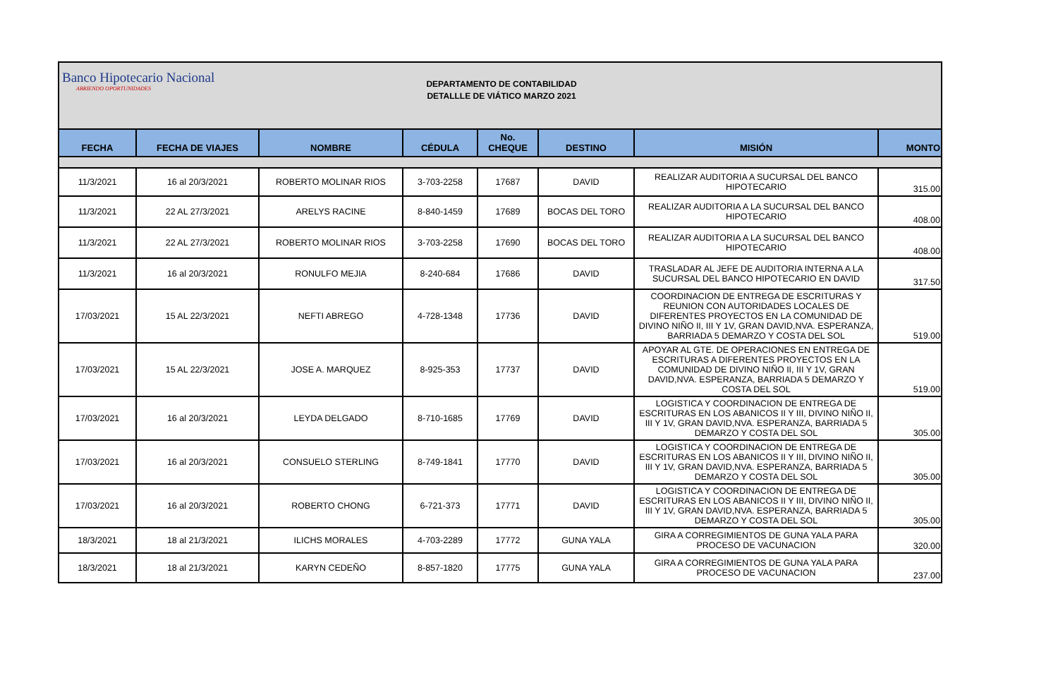Banco Hipotecario Nacional
ABRIENDO OPORTUNIDADES
DEPARTAMENTO DE CONTABILIDAD
DETALLLE DE VIÁTICO MARZO 2021
| FECHA | FECHA DE VIAJES | NOMBRE | CÉDULA | No. CHEQUE | DESTINO | MISIÓN | MONTO |
| --- | --- | --- | --- | --- | --- | --- | --- |
| 11/3/2021 | 16 al 20/3/2021 | ROBERTO MOLINAR RIOS | 3-703-2258 | 17687 | DAVID | REALIZAR AUDITORIA A SUCURSAL DEL BANCO HIPOTECARIO | 315.00 |
| 11/3/2021 | 22 AL 27/3/2021 | ARELYS RACINE | 8-840-1459 | 17689 | BOCAS DEL TORO | REALIZAR AUDITORIA A LA SUCURSAL DEL BANCO HIPOTECARIO | 408.00 |
| 11/3/2021 | 22 AL 27/3/2021 | ROBERTO MOLINAR RIOS | 3-703-2258 | 17690 | BOCAS DEL TORO | REALIZAR AUDITORIA A LA SUCURSAL DEL BANCO HIPOTECARIO | 408.00 |
| 11/3/2021 | 16 al 20/3/2021 | RONULFO MEJIA | 8-240-684 | 17686 | DAVID | TRASLADAR AL JEFE DE AUDITORIA INTERNA A LA SUCURSAL DEL BANCO HIPOTECARIO EN DAVID | 317.50 |
| 17/03/2021 | 15 AL 22/3/2021 | NEFTI ABREGO | 4-728-1348 | 17736 | DAVID | COORDINACION DE ENTREGA DE ESCRITURAS Y REUNION CON AUTORIDADES LOCALES DE DIFERENTES PROYECTOS EN LA COMUNIDAD DE DIVINO NIÑO II, III Y 1V, GRAN DAVID,NVA. ESPERANZA, BARRIADA 5 DEMARZO Y COSTA DEL SOL | 519.00 |
| 17/03/2021 | 15 AL 22/3/2021 | JOSE A. MARQUEZ | 8-925-353 | 17737 | DAVID | APOYAR AL GTE. DE OPERACIONES EN ENTREGA DE ESCRITURAS A DIFERENTES PROYECTOS EN LA COMUNIDAD DE DIVINO NIÑO II, III Y 1V, GRAN DAVID,NVA. ESPERANZA, BARRIADA 5 DEMARZO Y COSTA DEL SOL | 519.00 |
| 17/03/2021 | 16 al 20/3/2021 | LEYDA DELGADO | 8-710-1685 | 17769 | DAVID | LOGISTICA Y COORDINACION DE ENTREGA DE ESCRITURAS EN LOS ABANICOS II Y III, DIVINO NIÑO II, III Y 1V, GRAN DAVID,NVA. ESPERANZA, BARRIADA 5 DEMARZO Y COSTA DEL SOL | 305.00 |
| 17/03/2021 | 16 al 20/3/2021 | CONSUELO STERLING | 8-749-1841 | 17770 | DAVID | LOGISTICA Y COORDINACION DE ENTREGA DE ESCRITURAS EN LOS ABANICOS II Y III, DIVINO NIÑO II, III Y 1V, GRAN DAVID,NVA. ESPERANZA, BARRIADA 5 DEMARZO Y COSTA DEL SOL | 305.00 |
| 17/03/2021 | 16 al 20/3/2021 | ROBERTO CHONG | 6-721-373 | 17771 | DAVID | LOGISTICA Y COORDINACION DE ENTREGA DE ESCRITURAS EN LOS ABANICOS II Y III, DIVINO NIÑO II, III Y 1V, GRAN DAVID,NVA. ESPERANZA, BARRIADA 5 DEMARZO Y COSTA DEL SOL | 305.00 |
| 18/3/2021 | 18 al 21/3/2021 | ILICHS MORALES | 4-703-2289 | 17772 | GUNA YALA | GIRA A CORREGIMIENTOS DE GUNA YALA PARA PROCESO DE VACUNACION | 320.00 |
| 18/3/2021 | 18 al 21/3/2021 | KARYN CEDEÑO | 8-857-1820 | 17775 | GUNA YALA | GIRA A CORREGIMIENTOS DE GUNA YALA PARA PROCESO DE VACUNACION | 237.00 |